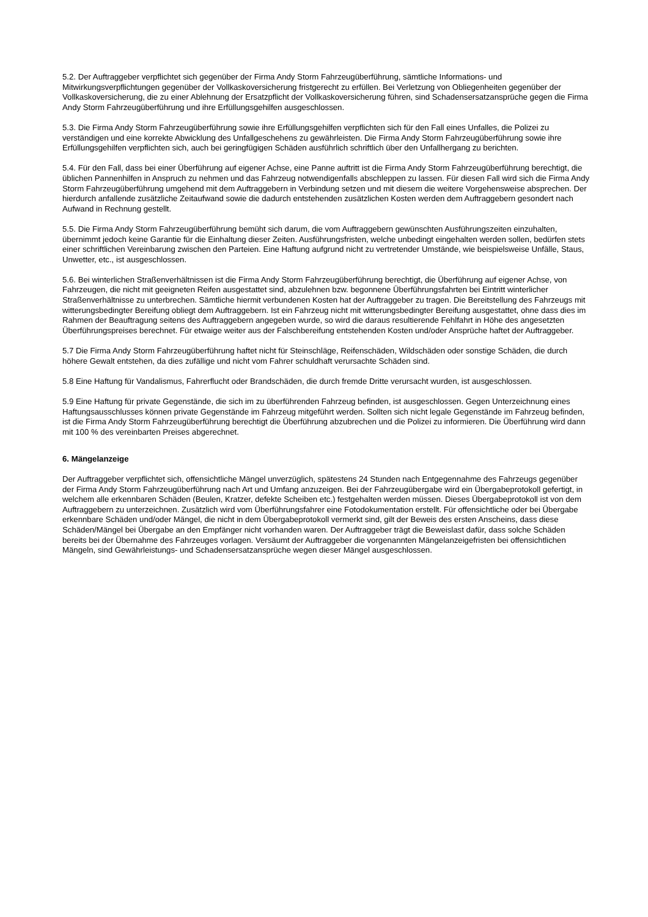5.2. Der Auftraggeber verpflichtet sich gegenüber der Firma Andy Storm Fahrzeugüberführung, sämtliche Informations- und Mitwirkungsverpflichtungen gegenüber der Vollkaskoversicherung fristgerecht zu erfüllen. Bei Verletzung von Obliegenheiten gegenüber der Vollkaskoversicherung, die zu einer Ablehnung der Ersatzpflicht der Vollkaskoversicherung führen, sind Schadensersatzansprüche gegen die Firma Andy Storm Fahrzeugüberführung und ihre Erfüllungsgehilfen ausgeschlossen.
5.3. Die Firma Andy Storm Fahrzeugüberführung sowie ihre Erfüllungsgehilfen verpflichten sich für den Fall eines Unfalles, die Polizei zu verständigen und eine korrekte Abwicklung des Unfallgeschehens zu gewährleisten. Die Firma Andy Storm Fahrzeugüberführung sowie ihre Erfüllungsgehilfen verpflichten sich, auch bei geringfügigen Schäden ausführlich schriftlich über den Unfallhergang zu berichten.
5.4. Für den Fall, dass bei einer Überführung auf eigener Achse, eine Panne auftritt ist die Firma Andy Storm Fahrzeugüberführung berechtigt, die üblichen Pannenhilfen in Anspruch zu nehmen und das Fahrzeug notwendigenfalls abschleppen zu lassen. Für diesen Fall wird sich die Firma Andy Storm Fahrzeugüberführung umgehend mit dem Auftraggebern in Verbindung setzen und mit diesem die weitere Vorgehensweise absprechen. Der hierdurch anfallende zusätzliche Zeitaufwand sowie die dadurch entstehenden zusätzlichen Kosten werden dem Auftraggebern gesondert nach Aufwand in Rechnung gestellt.
5.5. Die Firma Andy Storm Fahrzeugüberführung bemüht sich darum, die vom Auftraggebern gewünschten Ausführungszeiten einzuhalten, übernimmt jedoch keine Garantie für die Einhaltung dieser Zeiten. Ausführungsfristen, welche unbedingt eingehalten werden sollen, bedürfen stets einer schriftlichen Vereinbarung zwischen den Parteien. Eine Haftung aufgrund nicht zu vertretender Umstände, wie beispielsweise Unfälle, Staus, Unwetter, etc., ist ausgeschlossen.
5.6. Bei winterlichen Straßenverhältnissen ist die Firma Andy Storm Fahrzeugüberführung berechtigt, die Überführung auf eigener Achse, von Fahrzeugen, die nicht mit geeigneten Reifen ausgestattet sind, abzulehnen bzw. begonnene Überführungsfahrten bei Eintritt winterlicher Straßenverhältnisse zu unterbrechen. Sämtliche hiermit verbundenen Kosten hat der Auftraggeber zu tragen. Die Bereitstellung des Fahrzeugs mit witterungsbedingter Bereifung obliegt dem Auftraggebern. Ist ein Fahrzeug nicht mit witterungsbedingter Bereifung ausgestattet, ohne dass dies im Rahmen der Beauftragung seitens des Auftraggebern angegeben wurde, so wird die daraus resultierende Fehlfahrt in Höhe des angesetzten Überführungspreises berechnet. Für etwaige weiter aus der Falschbereifung entstehenden Kosten und/oder Ansprüche haftet der Auftraggeber.
5.7 Die Firma Andy Storm Fahrzeugüberführung haftet nicht für Steinschläge, Reifenschäden, Wildschäden oder sonstige Schäden, die durch höhere Gewalt entstehen, da dies zufällige und nicht vom Fahrer schuldhaft verursachte Schäden sind.
5.8 Eine Haftung für Vandalismus, Fahrerflucht oder Brandschäden, die durch fremde Dritte verursacht wurden, ist ausgeschlossen.
5.9 Eine Haftung für private Gegenstände, die sich im zu überführenden Fahrzeug befinden, ist ausgeschlossen. Gegen Unterzeichnung eines Haftungsausschlusses können private Gegenstände im Fahrzeug mitgeführt werden. Sollten sich nicht legale Gegenstände im Fahrzeug befinden, ist die Firma Andy Storm Fahrzeugüberführung berechtigt die Überführung abzubrechen und die Polizei zu informieren. Die Überführung wird dann mit 100 % des vereinbarten Preises abgerechnet.
6. Mängelanzeige
Der Auftraggeber verpflichtet sich, offensichtliche Mängel unverzüglich, spätestens 24 Stunden nach Entgegennahme des Fahrzeugs gegenüber der Firma Andy Storm Fahrzeugüberführung nach Art und Umfang anzuzeigen. Bei der Fahrzeugübergabe wird ein Übergabeprotokoll gefertigt, in welchem alle erkennbaren Schäden (Beulen, Kratzer, defekte Scheiben etc.) festgehalten werden müssen. Dieses Übergabeprotokoll ist von dem Auftraggebern zu unterzeichnen. Zusätzlich wird vom Überführungsfahrer eine Fotodokumentation erstellt. Für offensichtliche oder bei Übergabe erkennbare Schäden und/oder Mängel, die nicht in dem Übergabeprotokoll vermerkt sind, gilt der Beweis des ersten Anscheins, dass diese Schäden/Mängel bei Übergabe an den Empfänger nicht vorhanden waren. Der Auftraggeber trägt die Beweislast dafür, dass solche Schäden bereits bei der Übernahme des Fahrzeuges vorlagen. Versäumt der Auftraggeber die vorgenannten Mängelanzeigefristen bei offensichtlichen Mängeln, sind Gewährleistungs- und Schadensersatzansprüche wegen dieser Mängel ausgeschlossen.